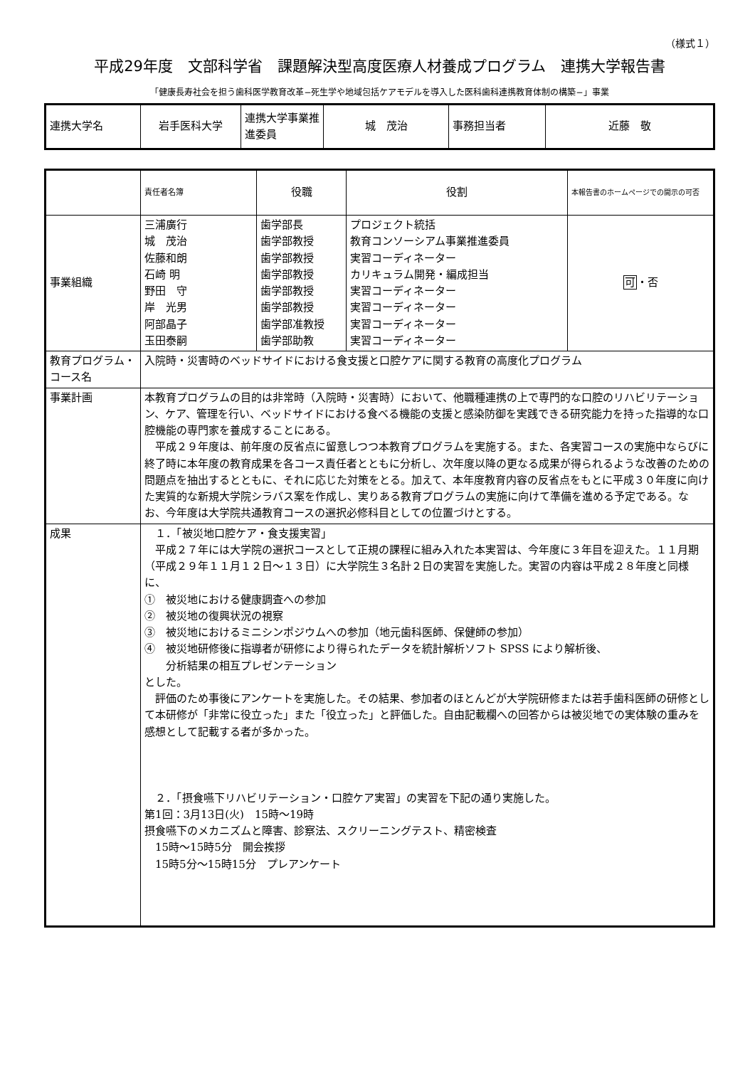（様式１）
平成29年度　文部科学省　課題解決型高度医療人材養成プログラム　連携大学報告書
「健康長寿社会を担う歯科医学教育改革−死生学や地域包括ケアモデルを導入した医科歯科連携教育体制の構築−」事業
| 連携大学名 | 岩手医科大学 | 連携大学事業推進委員 | 城 茂治 | 事務担当者 | 近藤 敬 |
| | 責任者名簿 | 役職 | 役割 | 本報告書のホームページでの開示の可否 |
| 事業組織 | 三浦廣行 城 茂治 佐藤和朗 石崎 明 野田 守 岸 光男 阿部晶子 玉田泰嗣 | 歯学部長 歯学部教授 歯学部教授 歯学部教授 歯学部教授 歯学部教授 歯学部准教授 歯学部助教 | プロジェクト統括 教育コンソーシアム事業推進委員 実習コーディネーター カリキュラム開発・編成担当 実習コーディネーター 実習コーディネーター 実習コーディネーター 実習コーディネーター | 可 ・否 |
| 教育プログラム・コース名 | 入院時・災害時のベッドサイドにおける食支援と口腔ケアに関する教育の高度化プログラム | | | |
| 事業計画 | 本教育プログラムの目的は非常時（入院時・災害時）において、他職種連携の上で専門的な口腔のリハビリテーション、ケア、管理を行い、ベッドサイドにおける食べる機能の支援と感染防御を実践できる研究能力を持った指導的な口腔機能の専門家を養成することにある。 平成２９年度は、前年度の反省点に留意しつつ本教育プログラムを実施する。また、各実習コースの実施中ならびに終了時に本年度の教育成果を各コース責任者とともに分析し、次年度以降の更なる成果が得られるような改善のための問題点を抽出するとともに、それに応じた対策をとる。加えて、本年度教育内容の反省点をもとに平成３０年度に向けた実質的な新規大学院シラバス案を作成し、実りある教育プログラムの実施に向けて準備を進める予定である。なお、今年度は大学院共通教育コースの選択必修科目としての位置づけとする。 | | | |
| 成果 | １．「被災地口腔ケア・食支援実習」 平成２７年には大学院の選択コースとして正規の課程に組み入れた本実習は、今年度に３年目を迎えた。１１月期（平成２９年１１月１２日～１３日）に大学院生３名計２日の実習を実施した。実習の内容は平成２８年度と同様に、 ① 被災地における健康調査への参加 ② 被災地の復興状況の視察 ③ 被災地におけるミニシンポジウムへの参加（地元歯科医師、保健師の参加） ④ 被災地研修後に指導者が研修により得られたデータを統計解析ソフト SPSS により解析後、 分析結果の相互プレゼンテーション とした。 評価のため事後にアンケートを実施した。その結果、参加者のほとんどが大学院研修または若手歯科医師の研修として本研修が「非常に役立った」また「役立った」と評価した。自由記載欄への回答からは被災地での実体験の重みを感想として記載する者が多かった。 ２．「摂食嚥下リハビリテーション・口腔ケア実習」の実習を下記の通り実施した。 第1回：3月13日(火) 15時～19時 摂食嚥下のメカニズムと障害、診察法、スクリーニングテスト、精密検査 15時～15時5分 開会挨拶 15時5分～15時15分 プレアンケート | | | |